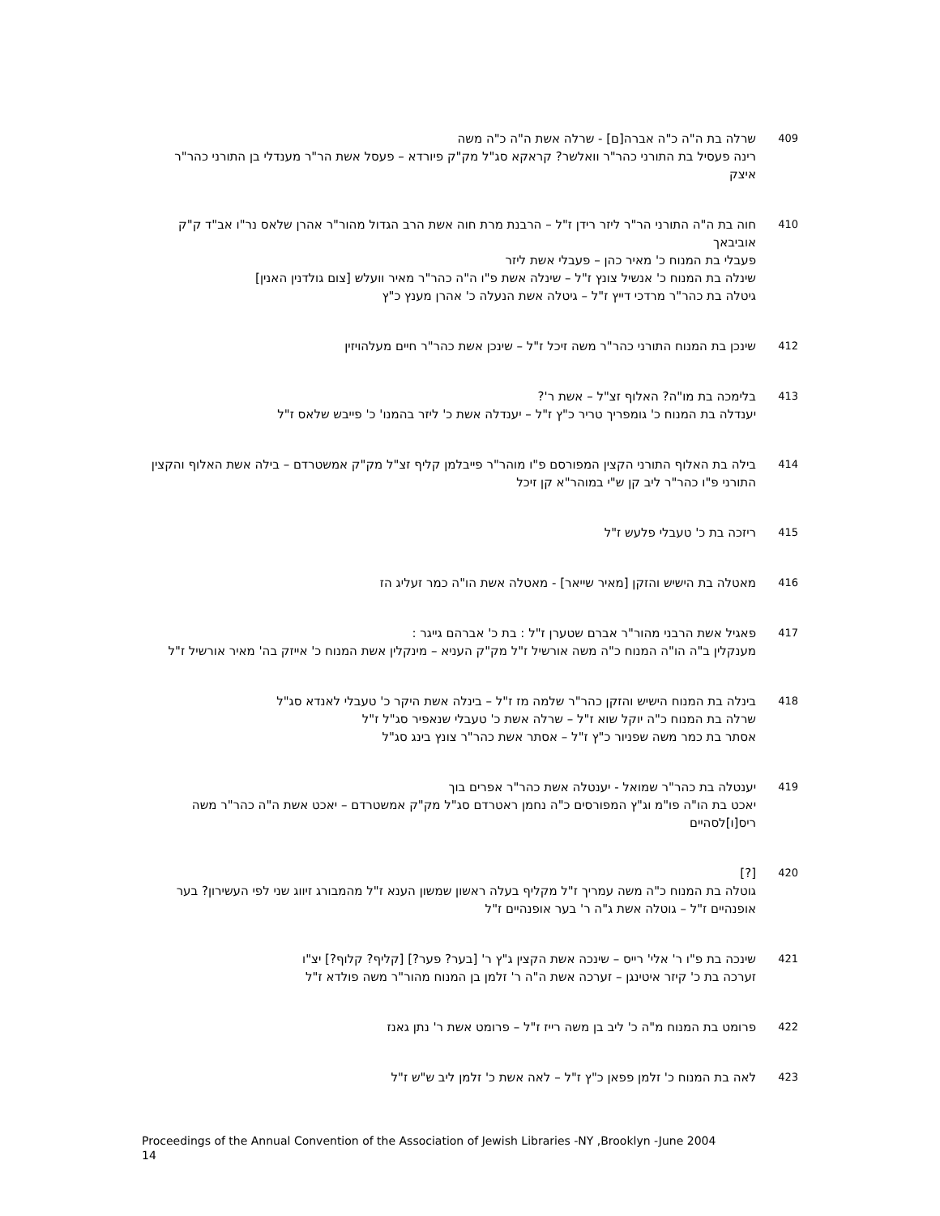409
שרלה בת ה"ה כ"ה אברה[ם] - שרלה אשת ה"ה כ"ה משה
רינה פעסיל בת התורני כהר"ר וואלשר? קראקא סג"ל מק"ק פיורדא – פעסל אשת הר"ר מענדלי בן התורני כהר"ר איצק
410
חוה בת ה"ה התורני הר"ר ליזר רידן ז"ל – הרבנת מרת חוה אשת הרב הגדול מהור"ר אהרן שלאס נר"ו אב"ד ק"ק אוביבאך
פעבלי בת המנוח כ' מאיר כהן – פעבלי אשת ליזר
שינלה בת המנוח כ' אנשיל צונץ ז"ל – שינלה אשת פ"ו ה"ה כהר"ר מאיר וועלש [צום גולדנין האנין]
גיטלה בת כהר"ר מרדכי דייץ ז"ל – גיטלה אשת הנעלה כ' אהרן מענץ כ"ץ
412
שינכן בת המנוח התורני כהר"ר משה זיכל ז"ל – שינכן אשת כהר"ר חיים מעלהויזין
413
בלימכה בת מו"ה? האלוף זצ"ל – אשת ר'?
יענדלה בת המנוח כ' גומפריך טריר כ"ץ ז"ל – יענדלה אשת כ' ליזר בהמנו' כ' פייבש שלאס ז"ל
414
בילה בת האלוף התורני הקצין המפורסם פ"ו מוהר"ר פייבלמן קליף זצ"ל מק"ק אמשטרדם – בילה אשת האלוף והקצין התורני פ"ו כהר"ר ליב קן ש"י במוהר"א קן זיכל
415
ריזכה בת כ' טעבלי פלעש ז"ל
416
מאטלה בת הישיש והזקן [מאיר שייאר] - מאטלה אשת הו"ה כמר זעליג הז
417
פאגיל אשת הרבני מהור"ר אברם שטערן ז"ל : בת כ' אברהם גייגר :
מענקלין ב"ה הו"ה המנוח כ"ה משה אורשיל ז"ל מק"ק העניא – מינקלין אשת המנוח כ' אייזק בה' מאיר אורשיל ז"ל
418
בינלה בת המנוח הישיש והזקן כהר"ר שלמה מז ז"ל – בינלה אשת היקר כ' טעבלי לאנדא סג"ל
שרלה בת המנוח כ"ה יוקל שוא ז"ל – שרלה אשת כ' טעבלי שנאפיר סג"ל ז"ל
אסתר בת כמר משה שפניור כ"ץ ז"ל – אסתר אשת כהר"ר צונץ בינג סג"ל
419
יענטלה בת כהר"ר שמואל - יענטלה אשת כהר"ר אפרים בוך
יאכט בת הו"ה פו"מ וג"ץ המפורסים כ"ה נחמן ראטרדם סג"ל מק"ק אמשטרדם – יאכט אשת ה"ה כהר"ר משה ריס[ו]לסהיים
420
[?]
גוטלה בת המנוח כ"ה משה עמריך ז"ל מקליף בעלה ראשון שמשון הענא ז"ל מהמבורג זיווג שני לפי העשירון? בער אופנהיים ז"ל – גוטלה אשת ג"ה ר' בער אופנהיים ז"ל
421
שינכה בת פ"ו ר' אלי' רייס – שינכה אשת הקצין ג"ץ ר' [בער? פער?] [קליף? קלוף?] יצ"ו
זערכה בת כ' קיזר איטינגן – זערכה אשת ה"ה ר' זלמן בן המנוח מהור"ר משה פולדא ז"ל
422
פרומט בת המנוח מ"ה כ' ליב בן משה רייז ז"ל – פרומט אשת ר' נתן גאנז
423
לאה בת המנוח כ' זלמן פפאן כ"ץ ז"ל – לאה אשת כ' זלמן ליב ש"ש ז"ל
Proceedings of the Annual Convention of the Association of Jewish Libraries -NY ,Brooklyn -June 2004
14